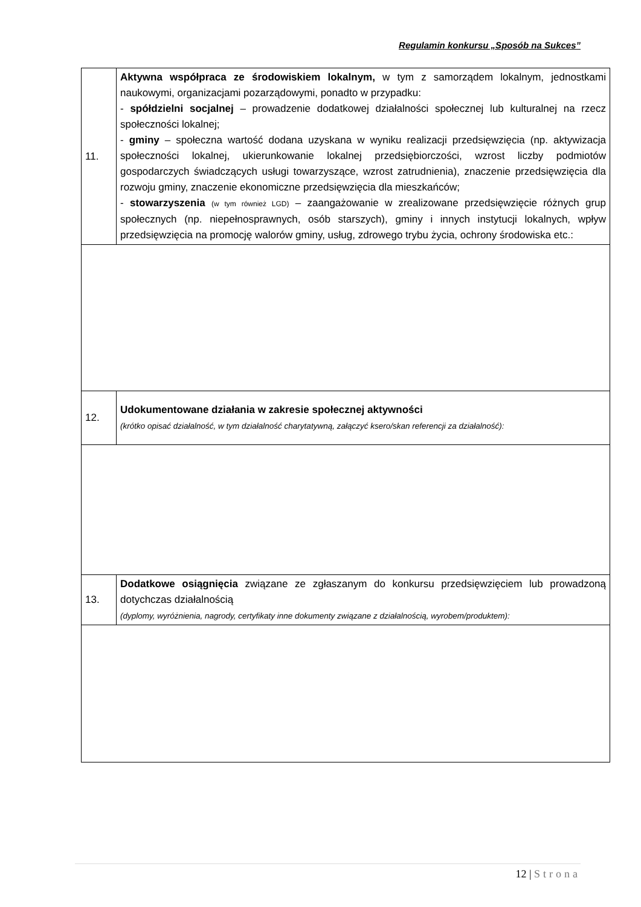Regulamin konkursu „Sposób na Sukces”
| 11. | Aktywna współpraca ze środowiskiem lokalnym, w tym z samorządem lokalnym, jednostkami naukowymi, organizacjami pozarządowymi, ponadto w przypadku: - spółdzielni socjalnej – prowadzenie dodatkowej działalności społecznej lub kulturalnej na rzecz społeczności lokalnej; - gminy – społeczna wartość dodana uzyskana w wyniku realizacji przedsięwzięcia (np. aktywizacja społeczności lokalnej, ukierunkowanie lokalnej przedsiębiorczości, wzrost liczby podmiotów gospodarczych świadczących usługi towarzyszące, wzrost zatrudnienia), znaczenie przedsięwzięcia dla rozwoju gminy, znaczenie ekonomiczne przedsięwzięcia dla mieszkańców; - stowarzyszenia (w tym również LGD) – zaangażowanie w zrealizowane przedsięwzięcie różnych grup społecznych (np. niepełnosprawnych, osób starszych), gminy i innych instytucji lokalnych, wpływ przedsięwzięcia na promocję walorów gminy, usług, zdrowego trybu życia, ochrony środowiska etc.: |
| 12. | Udokumentowane działania w zakresie społecznej aktywności (krótko opisać działalność, w tym działalność charytatywną, załączyć ksero/skan referencji za działalność): |
| 13. | Dodatkowe osiągnięcia związane ze zgłaszanym do konkursu przedsięwzięciem lub prowadzoną dotychczas działalnością (dyplomy, wyróżnienia, nagrody, certyfikaty inne dokumenty związane z działalnością, wyrobem/produktem): |
12 | Strona